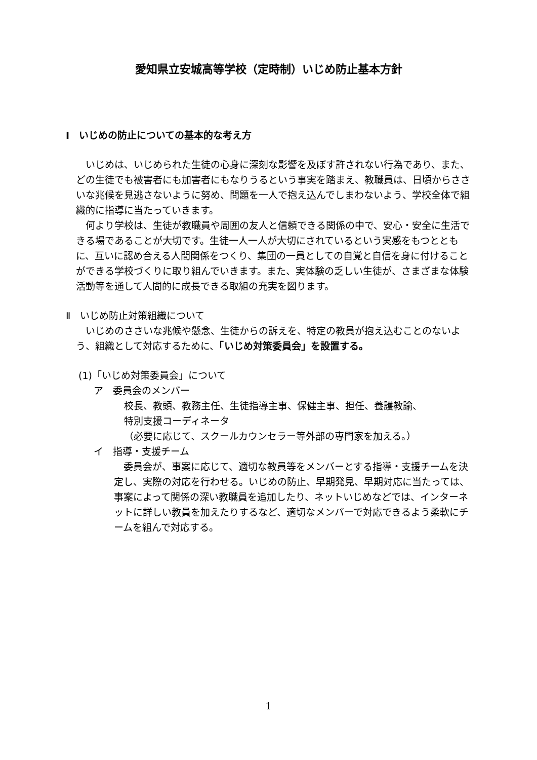愛知県立安城高等学校（定時制）いじめ防止基本方針
Ⅰ　いじめの防止についての基本的な考え方
いじめは、いじめられた生徒の心身に深刻な影響を及ぼす許されない行為であり、また、どの生徒でも被害者にも加害者にもなりうるという事実を踏まえ、教職員は、日頃からささいな兆候を見逃さないように努め、問題を一人で抱え込んでしまわないよう、学校全体で組織的に指導に当たっていきます。
何より学校は、生徒が教職員や周囲の友人と信頼できる関係の中で、安心・安全に生活できる場であることが大切です。生徒一人一人が大切にされているという実感をもつとともに、互いに認め合える人間関係をつくり、集団の一員としての自覚と自信を身に付けることができる学校づくりに取り組んでいきます。また、実体験の乏しい生徒が、さまざまな体験活動等を通して人間的に成長できる取組の充実を図ります。
Ⅱ　いじめ防止対策組織について
いじめのささいな兆候や懸念、生徒からの訴えを、特定の教員が抱え込むことのないよう、組織として対応するために、「いじめ対策委員会」を設置する。
(1)「いじめ対策委員会」について
ア　委員会のメンバー
校長、教頭、教務主任、生徒指導主事、保健主事、担任、養護教諭、
特別支援コーディネータ
（必要に応じて、スクールカウンセラー等外部の専門家を加える。）
イ　指導・支援チーム
委員会が、事案に応じて、適切な教員等をメンバーとする指導・支援チームを決定し、実際の対応を行わせる。いじめの防止、早期発見、早期対応に当たっては、事案によって関係の深い教職員を追加したり、ネットいじめなどでは、インターネットに詳しい教員を加えたりするなど、適切なメンバーで対応できるよう柔軟にチームを組んで対応する。
1